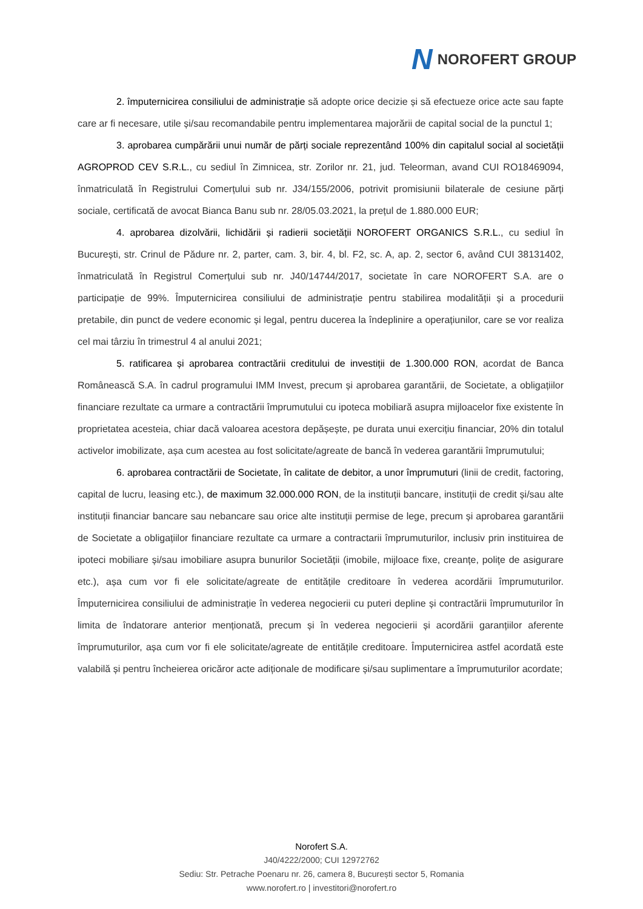N NOROFERT GROUP
2. împuternicirea consiliului de administrație să adopte orice decizie și să efectueze orice acte sau fapte care ar fi necesare, utile și/sau recomandabile pentru implementarea majorării de capital social de la punctul 1;
3. aprobarea cumpărării unui număr de părți sociale reprezentând 100% din capitalul social al societății AGROPROD CEV S.R.L., cu sediul în Zimnicea, str. Zorilor nr. 21, jud. Teleorman, avand CUI RO18469094, înmatriculată în Registrului Comerțului sub nr. J34/155/2006, potrivit promisiunii bilaterale de cesiune părți sociale, certificată de avocat Bianca Banu sub nr. 28/05.03.2021, la prețul de 1.880.000 EUR;
4. aprobarea dizolvării, lichidării și radierii societății NOROFERT ORGANICS S.R.L., cu sediul în București, str. Crinul de Pădure nr. 2, parter, cam. 3, bir. 4, bl. F2, sc. A, ap. 2, sector 6, având CUI 38131402, înmatriculată în Registrul Comerțului sub nr. J40/14744/2017, societate în care NOROFERT S.A. are o participație de 99%. Împuternicirea consiliului de administrație pentru stabilirea modalității și a procedurii pretabile, din punct de vedere economic și legal, pentru ducerea la îndeplinire a operațiunilor, care se vor realiza cel mai târziu în trimestrul 4 al anului 2021;
5. ratificarea și aprobarea contractării creditului de investiții de 1.300.000 RON, acordat de Banca Românească S.A. în cadrul programului IMM Invest, precum și aprobarea garantării, de Societate, a obligațiilor financiare rezultate ca urmare a contractării împrumutului cu ipoteca mobiliară asupra mijloacelor fixe existente în proprietatea acesteia, chiar dacă valoarea acestora depășește, pe durata unui exercițiu financiar, 20% din totalul activelor imobilizate, așa cum acestea au fost solicitate/agreate de bancă în vederea garantării împrumutului;
6. aprobarea contractării de Societate, în calitate de debitor, a unor împrumuturi (linii de credit, factoring, capital de lucru, leasing etc.), de maximum 32.000.000 RON, de la instituții bancare, instituții de credit și/sau alte instituții financiar bancare sau nebancare sau orice alte instituții permise de lege, precum și aprobarea garantării de Societate a obligațiilor financiare rezultate ca urmare a contractarii împrumuturilor, inclusiv prin instituirea de ipoteci mobiliare și/sau imobiliare asupra bunurilor Societății (imobile, mijloace fixe, creanțe, polițe de asigurare etc.), așa cum vor fi ele solicitate/agreate de entitățile creditoare în vederea acordării împrumuturilor. Împuternicirea consiliului de administrație în vederea negocierii cu puteri depline și contractării împrumuturilor în limita de îndatorare anterior menționată, precum și în vederea negocierii și acordării garanțiilor aferente împrumuturilor, așa cum vor fi ele solicitate/agreate de entitățile creditoare. Împuternicirea astfel acordată este valabilă și pentru încheierea oricăror acte adiționale de modificare și/sau suplimentare a împrumuturilor acordate;
Norofert S.A.
J40/4222/2000; CUI 12972762
Sediu: Str. Petrache Poenaru nr. 26, camera 8, București sector 5, Romania
www.norofert.ro | investitori@norofert.ro